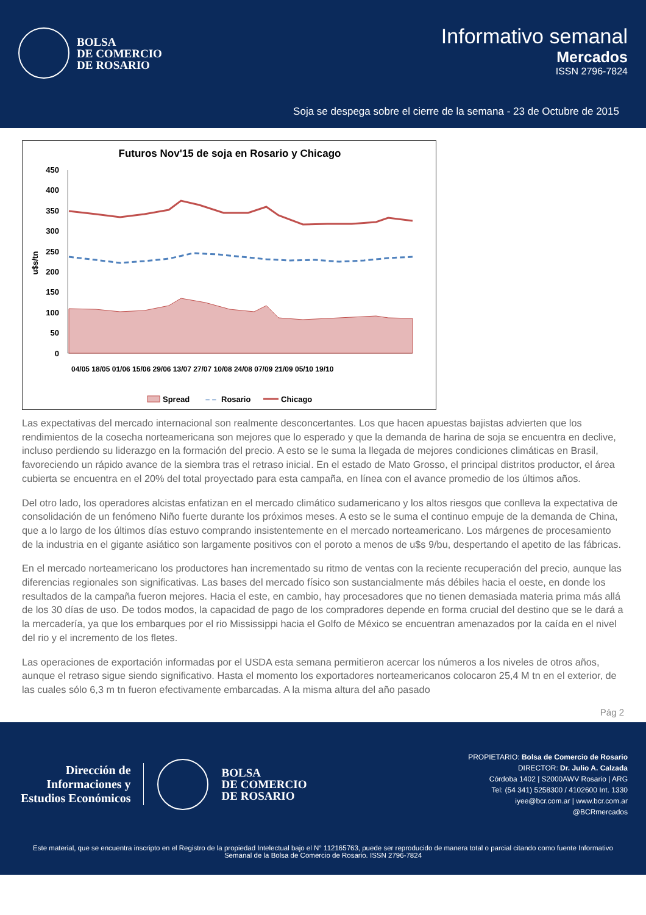BOLSA
DE COMERCIO
DE ROSARIO
Informativo semanal
Mercados
ISSN 2796-7824
Soja se despega sobre el cierre de la semana - 23 de Octubre de 2015
Futuros Nov'15 de soja en Rosario y Chicago
450
400
350
300
250
200
150
100
50
0
u$s/tn
04/05 18/05 01/06 15/06 29/06 13/07 27/07 10/08 24/08 07/09 21/09 05/10 19/10
Spread
– –
Rosario
Chicago
Las expectativas del mercado internacional son realmente desconcertantes. Los que hacen apuestas bajistas advierten que los rendimientos de la cosecha norteamericana son mejores que lo esperado y que la demanda de harina de soja se encuentra en declive, incluso perdiendo su liderazgo en la formación del precio. A esto se le suma la llegada de mejores condiciones climáticas en Brasil, favoreciendo un rápido avance de la siembra tras el retraso inicial. En el estado de Mato Grosso, el principal distritos productor, el área cubierta se encuentra en el 20% del total proyectado para esta campaña, en línea con el avance promedio de los últimos años.
Del otro lado, los operadores alcistas enfatizan en el mercado climático sudamericano y los altos riesgos que conlleva la expectativa de consolidación de un fenómeno Niño fuerte durante los próximos meses. A esto se le suma el continuo empuje de la demanda de China, que a lo largo de los últimos días estuvo comprando insistentemente en el mercado norteamericano. Los márgenes de procesamiento de la industria en el gigante asiático son largamente positivos con el poroto a menos de u$s 9/bu, despertando el apetito de las fábricas.
En el mercado norteamericano los productores han incrementado su ritmo de ventas con la reciente recuperación del precio, aunque las diferencias regionales son significativas. Las bases del mercado físico son sustancialmente más débiles hacia el oeste, en donde los resultados de la campaña fueron mejores. Hacia el este, en cambio, hay procesadores que no tienen demasiada materia prima más allá de los 30 días de uso. De todos modos, la capacidad de pago de los compradores depende en forma crucial del destino que se le dará a la mercadería, ya que los embarques por el rio Mississippi hacia el Golfo de México se encuentran amenazados por la caída en el nivel del rio y el incremento de los fletes.
Las operaciones de exportación informadas por el USDA esta semana permitieron acercar los números a los niveles de otros años, aunque el retraso sigue siendo significativo. Hasta el momento los exportadores norteamericanos colocaron 25,4 M tn en el exterior, de las cuales sólo 6,3 m tn fueron efectivamente embarcadas. A la misma altura del año pasado
Pág 2
Dirección de
Informaciones y
Estudios Económicos
BOLSA
DE COMERCIO
DE ROSARIO
PROPIETARIO: Bolsa de Comercio de Rosario
DIRECTOR: Dr. Julio A. Calzada
Córdoba 1402 | S2000AWV Rosario | ARG
Tel: (54 341) 5258300 / 4102600 Int. 1330
iyee@bcr.com.ar | www.bcr.com.ar
@BCRmercados
Este material, que se encuentra inscripto en el Registro de la propiedad Intelectual bajo el N° 112165763, puede ser reproducido de manera total o parcial citando como fuente Informativo Semanal de la Bolsa de Comercio de Rosario. ISSN 2796-7824